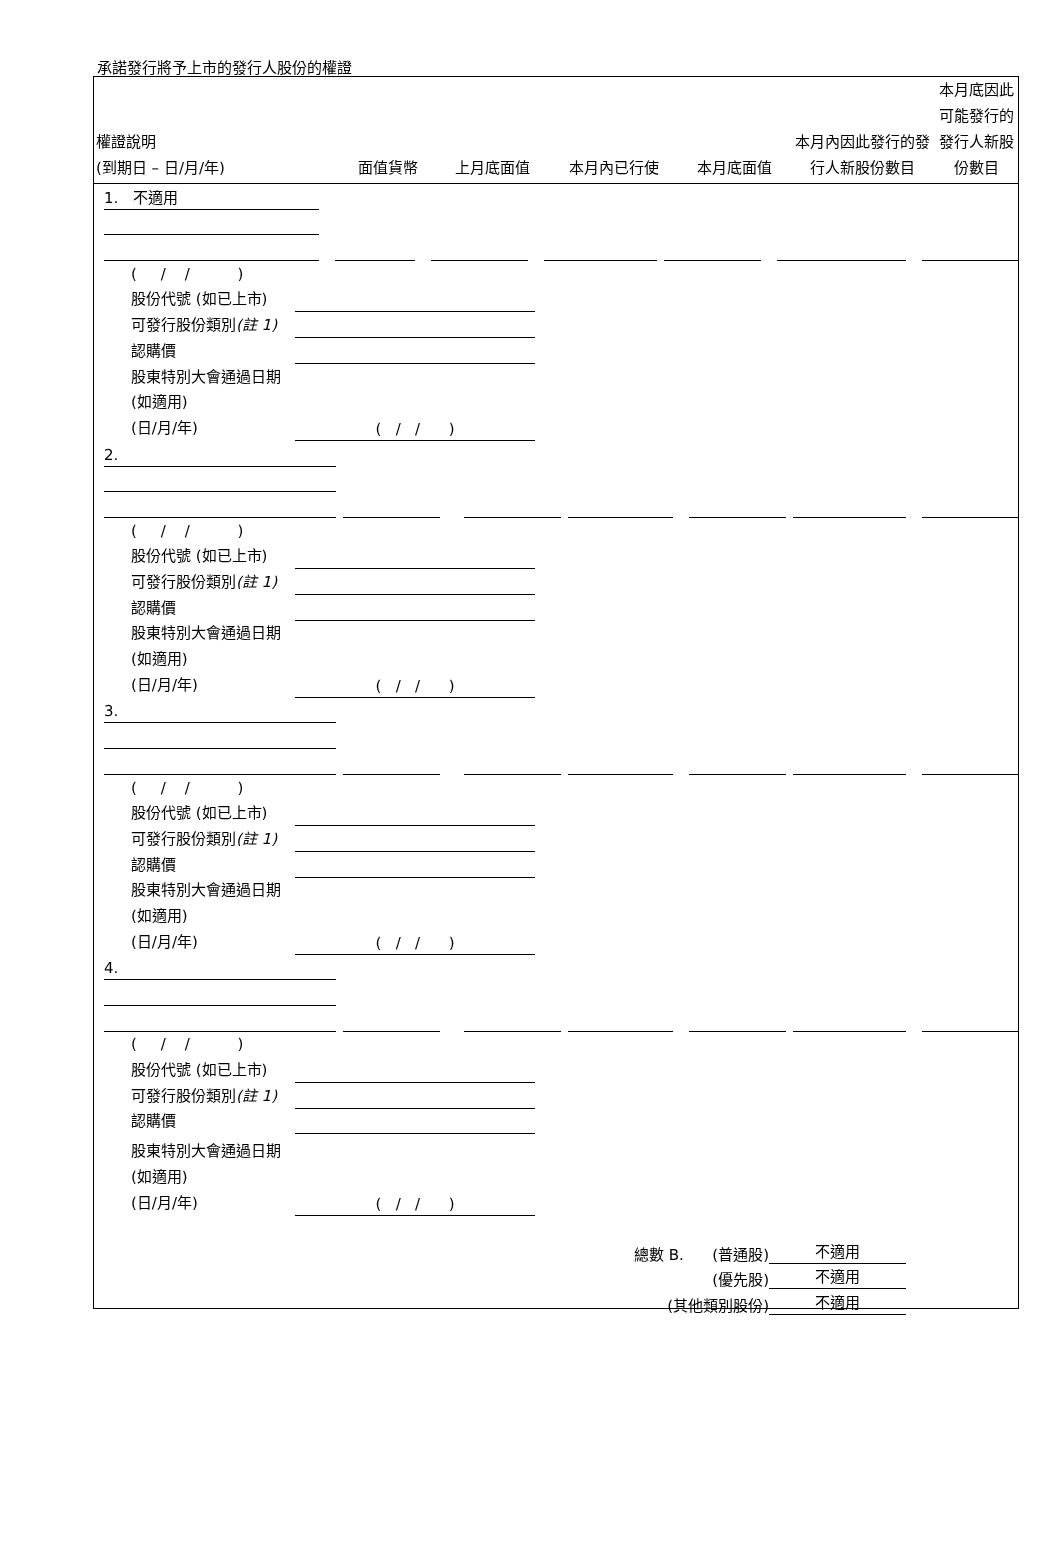承諾發行將予上市的發行人股份的權證
| 權證說明 (到期日 – 日/月/年) | 面值貨幣 | 上月底面值 | 本月內已行使 | 本月底面值 | 本月內因此發行的發行人新股份數目 | 本月底因此可能發行的發行人新股份數目 |
| --- | --- | --- | --- | --- | --- | --- |
1. 不適用
( / / )
股份代號 (如已上市)
可發行股份類別(註 1)
認購價
股東特別大會通過日期
(如適用)
(日/月/年)
( / / )
2.
( / / )
股份代號 (如已上市)
可發行股份類別(註 1)
認購價
股東特別大會通過日期
(如適用)
(日/月/年)
( / / )
3.
( / / )
股份代號 (如已上市)
可發行股份類別(註 1)
認購價
股東特別大會通過日期
(如適用)
(日/月/年)
( / / )
4.
( / / )
股份代號 (如已上市)
可發行股份類別(註 1)
認購價
股東特別大會通過日期
(如適用)
(日/月/年)
( / / )
總數 B. (普通股)
不適用
(優先股)
不適用
(其他類別股份)
不適用